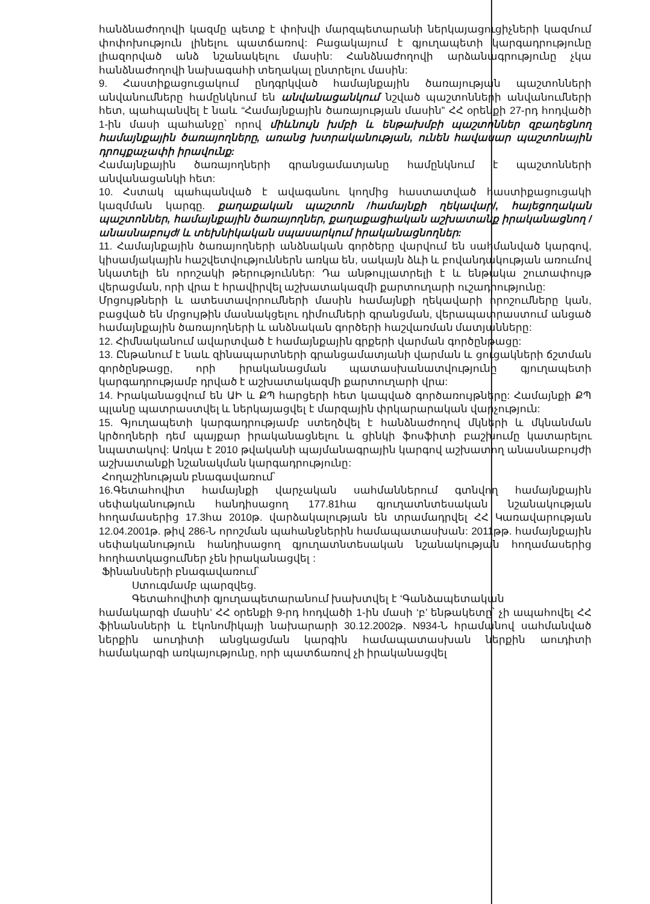հանձնաժողովի կազմը պետք է փոխվի մարզպետարանի ներկայացուցիչների կազմում փոփոխություն լինելու պատճառով: Բացակայում է գյուղապետի կարգադրությունը լիազորված անձ նշանակելու մասին: Հանձնաժողովի արձանագրությունը չկա հանձնաժողովի նախագահի տեղակալ ընտրելու մասին:
9. Հաստիքացուցակում ընդգրկված համայնքային ծառայության պաշտոնների անվանումները համընկնում են անվանացանկում նշված պաշտոնների անվանումների հետ, պահպանվել է նաև “Համայնքային ծառայության մասին” ՀՀ օրենքի 27-րդ հոդվածի 1-ին մասի պահանջը՝ որով միևնույն խմբի և ենթախմբի պաշտոններ զբաղեցնող համայնքային ծառայողները, առանց խտրականության, ունեն հավասար պաշտոնային դրույքաչափի իրավունք:
Համայնքային ծառայողների գրանցամատյանը համընկնում է պաշտոնների անվանացանկի հետ:
10. Հստակ պահպանված է ավագանու կողմից հաստատված հաստիքացուցակի կազմման կարգը. քաղաքական պաշտոն /համայնքի ղեկավար/, հայեցողական պաշտոններ, համայնքային ծառայողներ, քաղաքացիական աշխատանք իրականացնող /անասնաբույժ/ և տեխնիկական սպասարկում իրականացնողներ:
11. Համայնքային ծառայողների անձնական գործերը վարվում են սահմանված կարգով, կիսամյակային հաշվետվություններն առկա են, սակայն ձևի և բովանդակության առումով նկատելի են որոշակի թերություններ: Դա անթույլատրելի է և ենթակա շուտափույթ վերացման, որի վրա է հրավիրվել աշխատակազմի քարտուղարի ուշադրությունը:
Մրցույթների և ատեստավորումների մասին համայնքի ղեկավարի որոշումները կան, բացված են մրցույթին մասնակցելու դիմումների գրանցման, վերապատրաստում անցած համայնքային ծառայողների և անձնական գործերի հաշվառման մատյանները:
12. Հիմնականում ավարտված է համայնքային գրքերի վարման գործընթացը:
13. Ընթանում է նաև զինապարտների գրանցամատյանի վարման և ցուցակների ճշտման գործընթացը, որի իրականացման պատասխանատվությունը գյուղապետի կարգադրությամբ դրված է աշխատակազմի քարտուղարի վրա:
14. Իրականացվում են ԱԻ և ՔՊ հարցերի հետ կապված գործառույթները: Համայնքի ՔՊ պլանը պատրաստվել և ներկայացվել է մարզային փրկարարական վարչություն:
15. Գյուղապետի կարգադրությամբ ստեղծվել է հանձնաժողով մկների և մկնանման կրծողների դեմ պայքար իրականացնելու և ցինկի ֆոսֆիտի բաշխումը կատարելու նպատակով: Առկա է 2010 թվականի պայմանագրային կարգով աշխատող անասնաբույժի աշխատանքի նշանակման կարգադրությունը:
Հողաշինության բնագավառում՝
16.Գետահովիտ համայնքի վարչական սահմաններում գտնվող համայնքային սեփականություն հանդիսացող 177.81հա գյուղատնտեսական նշանակության հողամասերից 17.3հա 2010թ. վարձակալության են տրամադրվել ՀՀ Կառավարության 12.04.2001թ. թիվ 286-Ն որոշման պահանջներին համապատասխան: 2011թթ. համայնքային սեփականություն հանդիսացող գյուղատնտեսական նշանակության հողամասերից հողհատկացումներ չեն իրականացվել :
Ֆինանսների բնագավառում՝
Ստուգմամբ պարզվեց.
Գետահովիտի գյուղապետարանում խախտվել է ‘Գանձապետական
համակարգի մասին’ ՀՀ օրենքի 9-րդ հոդվածի 1-ին մասի ‘բ’ ենթակետը՝ չի ապահովել ՀՀ ֆինանսների և էկոնոմիկայի նախարարի 30.12.2002թ. N934-Ն հրամանով սահմանված ներքին աուդիտի անցկացման կարգին համապատասխան ներքին աուդիտի համակարգի առկայությունը, որի պատճառով չի իրականացվել